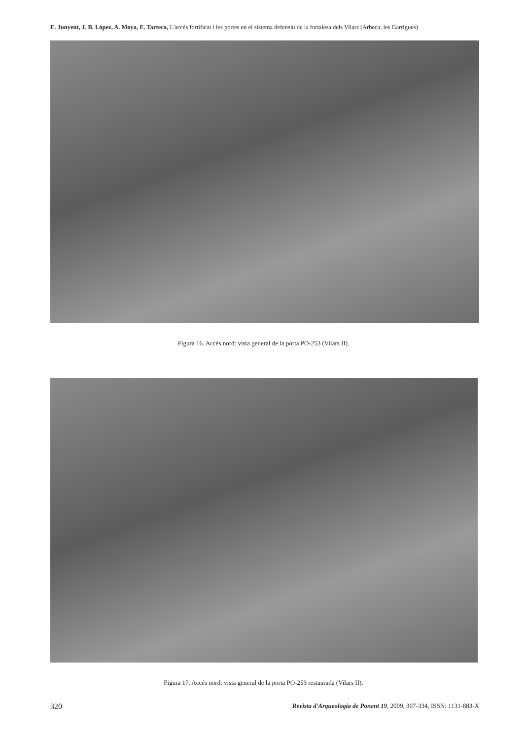E. Junyent, J. B. López, A. Moya, E. Tartera, L'accés fortificat i les portes en el sistema defensiu de la fortalesa dels Vilars (Arbeca, les Garrigues)
Figura 16. Accés nord: vista general de la porta PO-253 (Vilars II).
Figura 17. Accés nord: vista general de la porta PO-253 restaurada (Vilars II).
320 Revista d'Arqueologia de Ponent 19, 2009, 307-334, ISSN: 1131-883-X